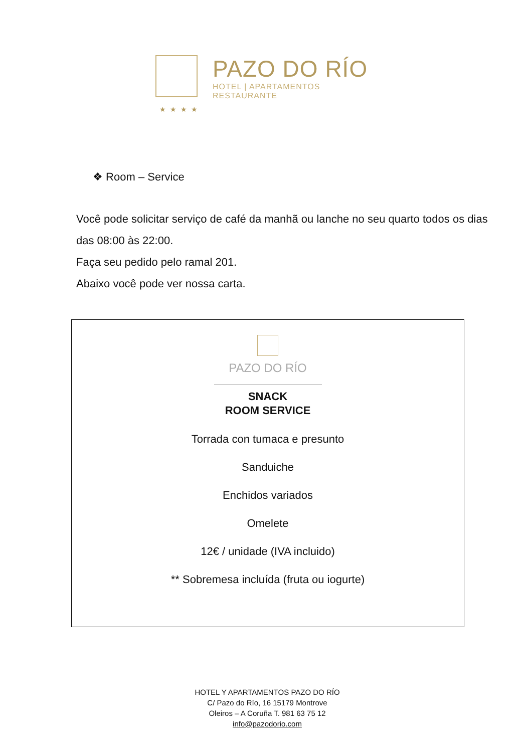PAZO DO RÍO
HOTEL | APARTAMENTOS
RESTAURANTE
★★★★
❖ Room – Service
Você pode solicitar serviço de café da manhã ou lanche no seu quarto todos os dias
das 08:00 às 22:00.
Faça seu pedido pelo ramal 201.
Abaixo você pode ver nossa carta.
PAZO DO RÍO
SNACK
ROOM SERVICE
Torrada con tumaca e presunto
Sanduiche
Enchidos variados
Omelete
12€ / unidade (IVA incluido)
** Sobremesa incluída (fruta ou iogurte)
HOTEL Y APARTAMENTOS PAZO DO RÍO
C/ Pazo do Río, 16 15179 Montrove
Oleiros – A Coruña T. 981 63 75 12
info@pazodorio.com